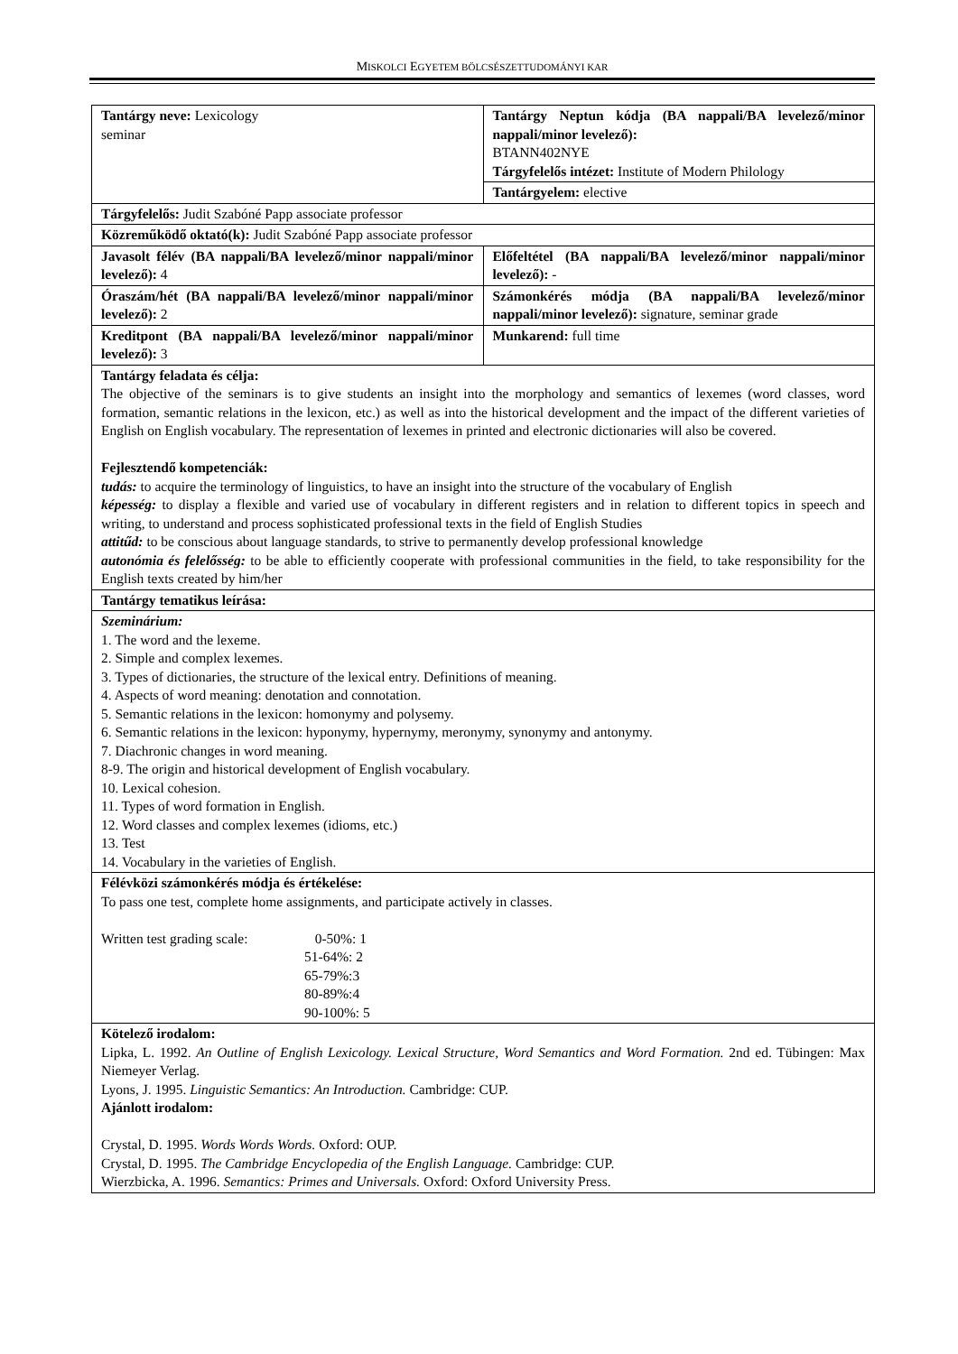MISKOLCI EGYETEM BÖLCSÉSZETTUDOMÁNYI KAR
| Tantárgy neve: Lexicology seminar | Tantárgy Neptun kódja (BA nappali/BA levelező/minor nappali/minor levelező): BTANN402NYE Tárgyfelelős intézet: Institute of Modern Philology |
| | Tantárgyelem: elective |
| Tárgyfelelős: Judit Szabóné Papp associate professor | |
| Közreműködő oktató(k): Judit Szabóné Papp associate professor | |
| Javasolt félév (BA nappali/BA levelező/minor nappali/minor levelező): 4 | Előfeltétel (BA nappali/BA levelező/minor nappali/minor levelező): - |
| Óraszám/hét (BA nappali/BA levelező/minor nappali/minor levelező): 2 | Számonkérés módja (BA nappali/BA levelező/minor nappali/minor levelező): signature, seminar grade |
| Kreditpont (BA nappali/BA levelező/minor nappali/minor levelező): 3 | Munkarend: full time |
| Tantárgy feladata és célja: The objective of the seminars is to give students an insight into the morphology and semantics of lexemes (word classes, word formation, semantic relations in the lexicon, etc.) as well as into the historical development and the impact of the different varieties of English on English vocabulary. The representation of lexemes in printed and electronic dictionaries will also be covered. Fejlesztendő kompetenciák: tudás: to acquire the terminology of linguistics, to have an insight into the structure of the vocabulary of English képesség: to display a flexible and varied use of vocabulary in different registers and in relation to different topics in speech and writing, to understand and process sophisticated professional texts in the field of English Studies attitűd: to be conscious about language standards, to strive to permanently develop professional knowledge autonómia és felelősség: to be able to efficiently cooperate with professional communities in the field, to take responsibility for the English texts created by him/her | |
| Tantárgy tematikus leírása: | |
| Szeminárium: 1. The word and the lexeme. 2. Simple and complex lexemes. 3. Types of dictionaries, the structure of the lexical entry. Definitions of meaning. 4. Aspects of word meaning: denotation and connotation. 5. Semantic relations in the lexicon: homonymy and polysemy. 6. Semantic relations in the lexicon: hyponymy, hypernymy, meronymy, synonymy and antonymy. 7. Diachronic changes in word meaning. 8-9. The origin and historical development of English vocabulary. 10. Lexical cohesion. 11. Types of word formation in English. 12. Word classes and complex lexemes (idioms, etc.) 13. Test 14. Vocabulary in the varieties of English. | |
| Félévközi számonkérés módja és értékelése: To pass one test, complete home assignments, and participate actively in classes. / Written test grading scale: / 0-50%: 1 51-64%: 2 65-79%:3 80-89%:4 90-100%: 5 / | |
| Kötelező irodalom: Lipka, L. 1992. An Outline of English Lexicology. Lexical Structure, Word Semantics and Word Formation. 2nd ed. Tübingen: Max Niemeyer Verlag. Lyons, J. 1995. Linguistic Semantics: An Introduction. Cambridge: CUP. Ajánlott irodalom: Crystal, D. 1995. Words Words Words. Oxford: OUP. Crystal, D. 1995. The Cambridge Encyclopedia of the English Language. Cambridge: CUP. Wierzbicka, A. 1996. Semantics: Primes and Universals. Oxford: Oxford University Press. | |